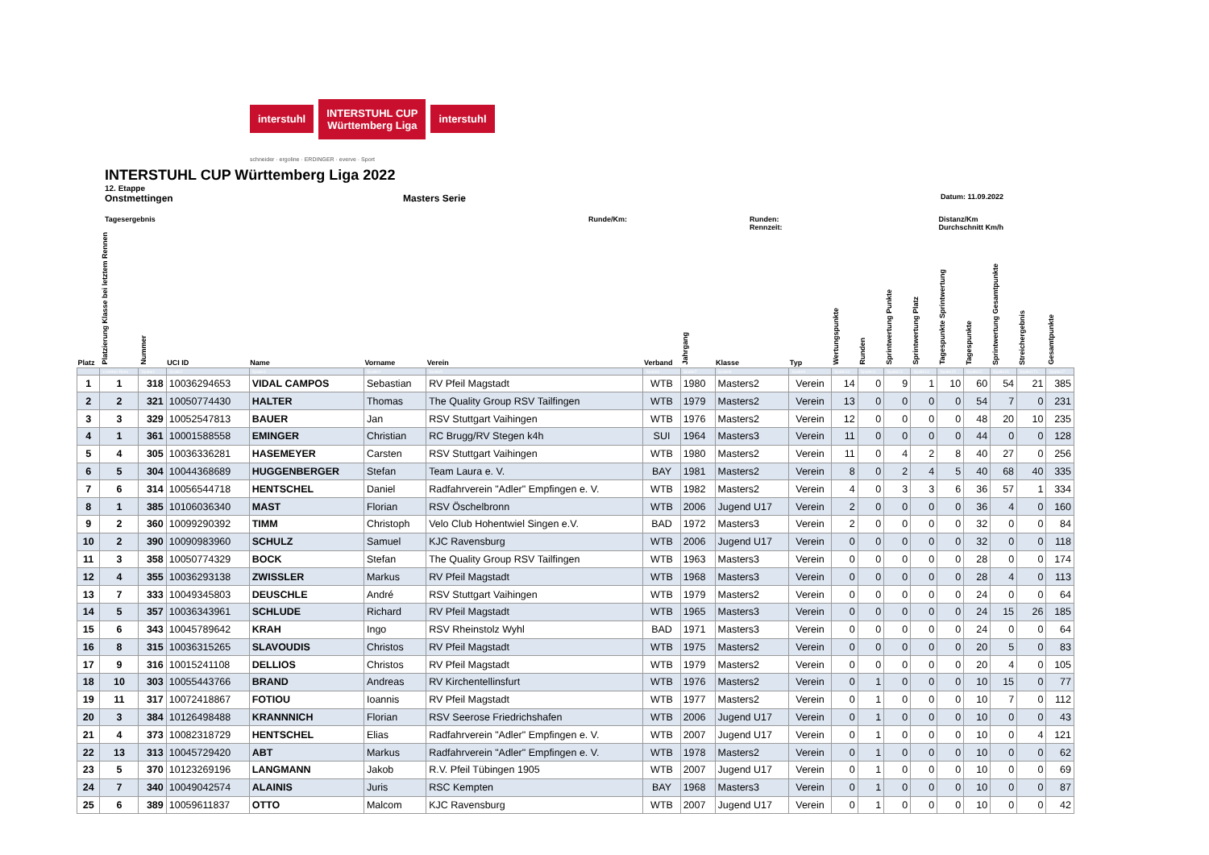interstuhl
INTERSTUHL CUP
Württemberg Liga
interstuhl
schneider · ergoline · ERDINGER · everve · Sport
INTERSTUHL CUP Württemberg Liga 2022
12. Etappe
Onstmettingen Masters Serie Datum: 11.09.2022
Tagesergebnis Runde/Km: Runden:
Rennzeit: Distanz/Km
Durchschnitt Km/h
| Platz | Platzierung Klasse bei letztem Rennen | Nummer | UCI ID | Name | Vorname | Verein | Verband | Jahrgang | Klasse | Typ | Wertungspunkte | Runden | Sprintwertung Punkte | Sprintwertung Platz | Tagespunkte Sprintwertung | Tagespunkte | Sprintwertung Gesamtpunkte | Streichergebnis | Gesamtpunkte |
| --- | --- | --- | --- | --- | --- | --- | --- | --- | --- | --- | --- | --- | --- | --- | --- | --- | --- | --- | --- |
| | s letzten Renn | Spalte1 | Spalte2 | Spalte3 | Spalte4 | Spalte5 | Spalte6 | Spalte7 | Spalte8 | Spalte9 | Spalte10 | Spalte11 | Spalte13 | Spalte14 | Spalte15 | Spalte12 | Spalte16 | Spalte171 | Spalte17 |
| 1 | 1 | 318 | 10036294653 | VIDAL CAMPOS | Sebastian | RV Pfeil Magstadt | WTB | 1980 | Masters2 | Verein | 14 | 0 | 9 | 1 | 10 | 60 | 54 | 21 | 385 |
| 2 | 2 | 321 | 10050774430 | HALTER | Thomas | The Quality Group RSV Tailfingen | WTB | 1979 | Masters2 | Verein | 13 | 0 | 0 | 0 | 0 | 54 | 7 | 0 | 231 |
| 3 | 3 | 329 | 10052547813 | BAUER | Jan | RSV Stuttgart Vaihingen | WTB | 1976 | Masters2 | Verein | 12 | 0 | 0 | 0 | 0 | 48 | 20 | 10 | 235 |
| 4 | 1 | 361 | 10001588558 | EMINGER | Christian | RC Brugg/RV Stegen k4h | SUI | 1964 | Masters3 | Verein | 11 | 0 | 0 | 0 | 0 | 44 | 0 | 0 | 128 |
| 5 | 4 | 305 | 10036336281 | HASEMEYER | Carsten | RSV Stuttgart Vaihingen | WTB | 1980 | Masters2 | Verein | 11 | 0 | 4 | 2 | 8 | 40 | 27 | 0 | 256 |
| 6 | 5 | 304 | 10044368689 | HUGGENBERGER | Stefan | Team Laura e. V. | BAY | 1981 | Masters2 | Verein | 8 | 0 | 2 | 4 | 5 | 40 | 68 | 40 | 335 |
| 7 | 6 | 314 | 10056544718 | HENTSCHEL | Daniel | Radfahrverein "Adler" Empfingen e. V. | WTB | 1982 | Masters2 | Verein | 4 | 0 | 3 | 3 | 6 | 36 | 57 | 1 | 334 |
| 8 | 1 | 385 | 10106036340 | MAST | Florian | RSV Öschelbronn | WTB | 2006 | Jugend U17 | Verein | 2 | 0 | 0 | 0 | 0 | 36 | 4 | 0 | 160 |
| 9 | 2 | 360 | 10099290392 | TIMM | Christoph | Velo Club Hohentwiel Singen e.V. | BAD | 1972 | Masters3 | Verein | 2 | 0 | 0 | 0 | 0 | 32 | 0 | 0 | 84 |
| 10 | 2 | 390 | 10090983960 | SCHULZ | Samuel | KJC Ravensburg | WTB | 2006 | Jugend U17 | Verein | 0 | 0 | 0 | 0 | 0 | 32 | 0 | 0 | 118 |
| 11 | 3 | 358 | 10050774329 | BOCK | Stefan | The Quality Group RSV Tailfingen | WTB | 1963 | Masters3 | Verein | 0 | 0 | 0 | 0 | 0 | 28 | 0 | 0 | 174 |
| 12 | 4 | 355 | 10036293138 | ZWISSLER | Markus | RV Pfeil Magstadt | WTB | 1968 | Masters3 | Verein | 0 | 0 | 0 | 0 | 0 | 28 | 4 | 0 | 113 |
| 13 | 7 | 333 | 10049345803 | DEUSCHLE | André | RSV Stuttgart Vaihingen | WTB | 1979 | Masters2 | Verein | 0 | 0 | 0 | 0 | 0 | 24 | 0 | 0 | 64 |
| 14 | 5 | 357 | 10036343961 | SCHLUDE | Richard | RV Pfeil Magstadt | WTB | 1965 | Masters3 | Verein | 0 | 0 | 0 | 0 | 0 | 24 | 15 | 26 | 185 |
| 15 | 6 | 343 | 10045789642 | KRAH | Ingo | RSV Rheinstolz Wyhl | BAD | 1971 | Masters3 | Verein | 0 | 0 | 0 | 0 | 0 | 24 | 0 | 0 | 64 |
| 16 | 8 | 315 | 10036315265 | SLAVOUDIS | Christos | RV Pfeil Magstadt | WTB | 1975 | Masters2 | Verein | 0 | 0 | 0 | 0 | 0 | 20 | 5 | 0 | 83 |
| 17 | 9 | 316 | 10015241108 | DELLIOS | Christos | RV Pfeil Magstadt | WTB | 1979 | Masters2 | Verein | 0 | 0 | 0 | 0 | 0 | 20 | 4 | 0 | 105 |
| 18 | 10 | 303 | 10055443766 | BRAND | Andreas | RV Kirchentellinsfurt | WTB | 1976 | Masters2 | Verein | 0 | 1 | 0 | 0 | 0 | 10 | 15 | 0 | 77 |
| 19 | 11 | 317 | 10072418867 | FOTIOU | Ioannis | RV Pfeil Magstadt | WTB | 1977 | Masters2 | Verein | 0 | 1 | 0 | 0 | 0 | 10 | 7 | 0 | 112 |
| 20 | 3 | 384 | 10126498488 | KRANNNICH | Florian | RSV Seerose Friedrichshafen | WTB | 2006 | Jugend U17 | Verein | 0 | 1 | 0 | 0 | 0 | 10 | 0 | 0 | 43 |
| 21 | 4 | 373 | 10082318729 | HENTSCHEL | Elias | Radfahrverein "Adler" Empfingen e. V. | WTB | 2007 | Jugend U17 | Verein | 0 | 1 | 0 | 0 | 0 | 10 | 0 | 4 | 121 |
| 22 | 13 | 313 | 10045729420 | ABT | Markus | Radfahrverein "Adler" Empfingen e. V. | WTB | 1978 | Masters2 | Verein | 0 | 1 | 0 | 0 | 0 | 10 | 0 | 0 | 62 |
| 23 | 5 | 370 | 10123269196 | LANGMANN | Jakob | R.V. Pfeil Tübingen 1905 | WTB | 2007 | Jugend U17 | Verein | 0 | 1 | 0 | 0 | 0 | 10 | 0 | 0 | 69 |
| 24 | 7 | 340 | 10049042574 | ALAINIS | Juris | RSC Kempten | BAY | 1968 | Masters3 | Verein | 0 | 1 | 0 | 0 | 0 | 10 | 0 | 0 | 87 |
| 25 | 6 | 389 | 10059611837 | OTTO | Malcom | KJC Ravensburg | WTB | 2007 | Jugend U17 | Verein | 0 | 1 | 0 | 0 | 0 | 10 | 0 | 0 | 42 |